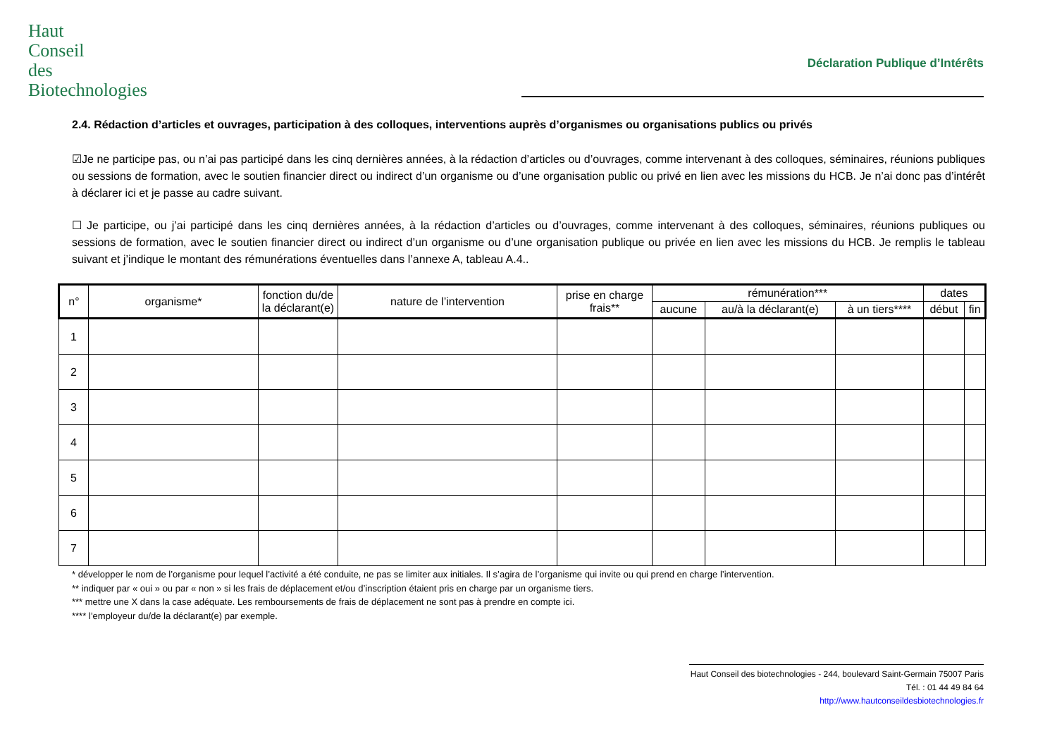Haut
Conseil
des
Biotechnologies
Déclaration Publique d’Intérêts
2.4. Rédaction d’articles et ouvrages, participation à des colloques, interventions auprès d’organismes ou organisations publics ou privés
☑Je ne participe pas, ou n’ai pas participé dans les cinq dernières années, à la rédaction d’articles ou d’ouvrages, comme intervenant à des colloques, séminaires, réunions publiques ou sessions de formation, avec le soutien financier direct ou indirect d’un organisme ou d’une organisation public ou privé en lien avec les missions du HCB. Je n’ai donc pas d’intérêt à déclarer ici et je passe au cadre suivant.
☐ Je participe, ou j’ai participé dans les cinq dernières années, à la rédaction d’articles ou d’ouvrages, comme intervenant à des colloques, séminaires, réunions publiques ou sessions de formation, avec le soutien financier direct ou indirect d’un organisme ou d’une organisation publique ou privée en lien avec les missions du HCB. Je remplis le tableau suivant et j’indique le montant des rémunérations éventuelles dans l’annexe A, tableau A.4..
| n° | organisme* | fonction du/de la déclarant(e) | nature de l’intervention | prise en charge frais** | rémunération*** | | | dates | |
| --- | --- | --- | --- | --- | --- | --- | --- | --- | --- |
| | | | | | aucune | au/à la déclarant(e) | à un tiers**** | début | fin |
| 1 | | | | | | | | | |
| 2 | | | | | | | | | |
| 3 | | | | | | | | | |
| 4 | | | | | | | | | |
| 5 | | | | | | | | | |
| 6 | | | | | | | | | |
| 7 | | | | | | | | | |
* développer le nom de l’organisme pour lequel l’activité a été conduite, ne pas se limiter aux initiales. Il s’agira de l’organisme qui invite ou qui prend en charge l’intervention.
** indiquer par « oui » ou par « non » si les frais de déplacement et/ou d’inscription étaient pris en charge par un organisme tiers.
*** mettre une X dans la case adéquate. Les remboursements de frais de déplacement ne sont pas à prendre en compte ici.
**** l’employeur du/de la déclarant(e) par exemple.
Haut Conseil des biotechnologies - 244, boulevard Saint-Germain 75007 Paris
Tél. : 01 44 49 84 64
http://www.hautconseildesbiotechnologies.fr